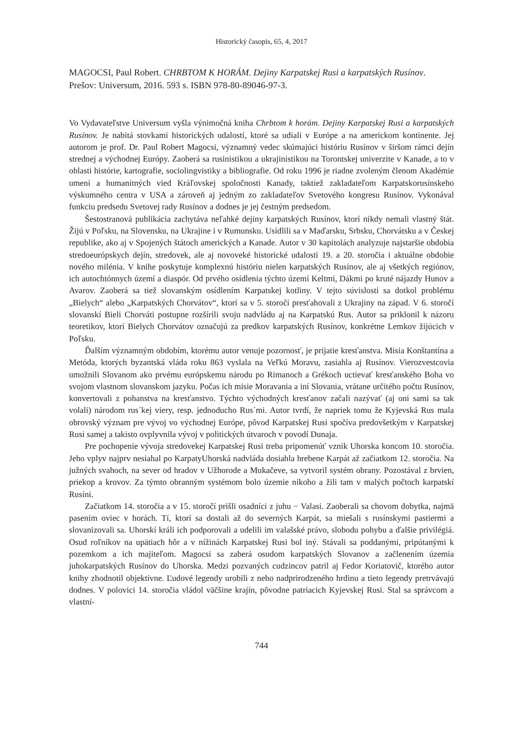Historický časopis, 65, 4, 2017
MAGOCSI, Paul Robert. CHRBTOM K HORÁM. Dejiny Karpatskej Rusi a karpatských Rusínov. Prešov: Universum, 2016. 593 s. ISBN 978-80-89046-97-3.
Vo Vydavateľstve Universum vyšla výnimočná kniha Chrbtom k horám. Dejiny Karpatskej Rusi a karpatských Rusínov. Je nabitá stovkami historických udalostí, ktoré sa udiali v Európe a na americkom kontinente. Jej autorom je prof. Dr. Paul Robert Magocsi, významný vedec skúmajúci históriu Rusínov v širšom rámci dejín strednej a východnej Európy. Zaoberá sa rusinistikou a ukrajinistikou na Torontskej univerzite v Kanade, a to v oblasti histórie, kartografie, sociolingvistiky a bibliografie. Od roku 1996 je riadne zvoleným členom Akadémie umení a humanitných vied Kráľovskej spoločnosti Kanady, taktiež zakladateľom Karpatskorusínskeho výskumného centra v USA a zároveň aj jedným zo zakladateľov Svetového kongresu Rusínov. Vykonával funkciu predsedu Svetovej rady Rusínov a dodnes je jej čestným predsedom.
Šestostranová publikácia zachytáva neľahké dejiny karpatských Rusínov, ktorí nikdy nemali vlastný štát. Žijú v Poľsku, na Slovensku, na Ukrajine i v Rumunsku. Usídlili sa v Maďarsku, Srbsku, Chorvátsku a v Českej republike, ako aj v Spojených štátoch amerických a Kanade. Autor v 30 kapitolách analyzuje najstaršie obdobia stredoeurópskych dejín, stredovek, ale aj novoveké historické udalosti 19. a 20. storočia i aktuálne obdobie nového milénia. V knihe poskytuje komplexnú históriu nielen karpatských Rusínov, ale aj všetkých regiónov, ich autochtónnych území a diaspór. Od prvého osídlenia týchto území Keltmi, Dákmi po kruté nájazdy Hunov a Avarov. Zaoberá sa tiež slovanským osídlením Karpatskej kotliny. V tejto súvislosti sa dotkol problému „Bielych“ alebo „Karpatských Chorvátov“, ktorí sa v 5. storočí presťahovali z Ukrajiny na západ. V 6. storočí slovanskí Bieli Chorváti postupne rozšírili svoju nadvládu aj na Karpatskú Rus. Autor sa priklonil k názoru teoretikov, ktorí Bielych Chorvátov označujú za predkov karpatských Rusínov, konkrétne Lemkov žijúcich v Poľsku.
Ďalším významným obdobím, ktorému autor venuje pozornosť, je prijatie kresťanstva. Misia Konštantína a Metóda, ktorých byzantská vláda roku 863 vyslala na Veľkú Moravu, zasiahla aj Rusínov. Vierozvestcovia umožnili Slovanom ako prvému európskemu národu po Rimanoch a Grékoch uctievať kresťanského Boha vo svojom vlastnom slovanskom jazyku. Počas ich misie Moravania a iní Slovania, vrátane určitého počtu Rusínov, konvertovali z pohanstva na kresťanstvo. Týchto východných kresťanov začali nazývať (aj oni sami sa tak volali) národom rus´kej viery, resp. jednoducho Rus´mi. Autor tvrdí, že napriek tomu že Kyjevská Rus mala obrovský význam pre vývoj vo východnej Európe, pôvod Karpatskej Rusi spočíva predovšetkým v Karpatskej Rusi samej a takisto ovplyvnila vývoj v politických útvaroch v povodí Dunaja.
Pre pochopenie vývoja stredovekej Karpatskej Rusi treba pripomenúť vznik Uhorska koncom 10. storočia. Jeho vplyv najprv nesiahal po KarpatyUhorská nadvláda dosiahla hrebene Karpát až začiatkom 12. storočia. Na južných svahoch, na sever od hradov v Užhorode a Mukačeve, sa vytvoril systém obrany. Pozostával z brvien, priekop a krovov. Za týmto obranným systémom bolo územie nikoho a žili tam v malých počtoch karpatskí Rusíni.
Začiatkom 14. storočia a v 15. storočí prišli osadníci z juhu − Valasi. Zaoberali sa chovom dobytka, najmä pasením oviec v horách. Tí, ktorí sa dostali až do severných Karpát, sa miešali s rusínskymi pastiermi a slovanizovali sa. Uhorskí králi ich podporovali a udelili im valašské právo, slobodu pohybu a ďalšie privilégiá. Osud roľníkov na upätiach hôr a v nížinách Karpatskej Rusi bol iný. Stávali sa poddanými, pripútanými k pozemkom a ich majiteľom. Magocsi sa zaberá osudom karpatských Slovanov a začlenením územia juhokarpatských Rusínov do Uhorska. Medzi pozvaných cudzincov patril aj Fedor Koriatovič, ktorého autor knihy zhodnotil objektívne. Ľudové legendy urobili z neho nadprirodzeného hrdinu a tieto legendy pretrvávajú dodnes. V polovici 14. storočia vládol väčšine krajín, pôvodne patriacich Kyjevskej Rusi. Stal sa správcom a vlastní-
744